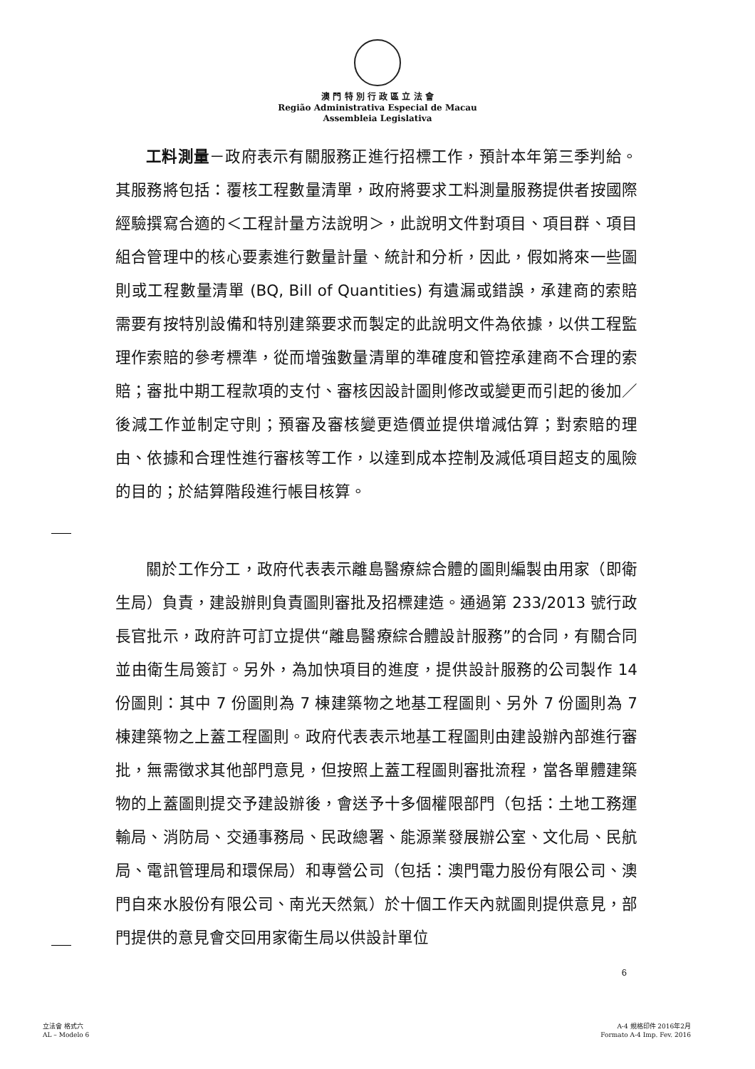澳 門 特 別 行 政 區 立 法 會
Região Administrativa Especial de Macau
Assembleia Legislativa
工料測量－政府表示有關服務正進行招標工作，預計本年第三季判給。其服務將包括：覆核工程數量清單，政府將要求工料測量服務提供者按國際經驗撰寫合適的＜工程計量方法說明＞，此說明文件對項目、項目群、項目組合管理中的核心要素進行數量計量、統計和分析，因此，假如將來一些圖則或工程數量清單 (BQ, Bill of Quantities) 有遺漏或錯誤，承建商的索賠需要有按特別設備和特別建築要求而製定的此說明文件為依據，以供工程監理作索賠的參考標準，從而增強數量清單的準確度和管控承建商不合理的索賠；審批中期工程款項的支付、審核因設計圖則修改或變更而引起的後加／後減工作並制定守則；預審及審核變更造價並提供增減估算；對索賠的理由、依據和合理性進行審核等工作，以達到成本控制及減低項目超支的風險的目的；於結算階段進行帳目核算。
關於工作分工，政府代表表示離島醫療綜合體的圖則編製由用家（即衛生局）負責，建設辦則負責圖則審批及招標建造。通過第 233/2013 號行政長官批示，政府許可訂立提供“離島醫療綜合體設計服務”的合同，有關合同並由衛生局簽訂。另外，為加快項目的進度，提供設計服務的公司製作 14 份圖則：其中 7 份圖則為 7 棟建築物之地基工程圖則、另外 7 份圖則為 7 棟建築物之上蓋工程圖則。政府代表表示地基工程圖則由建設辦內部進行審批，無需徵求其他部門意見，但按照上蓋工程圖則審批流程，當各單體建築物的上蓋圖則提交予建設辦後，會送予十多個權限部門（包括：土地工務運輸局、消防局、交通事務局、民政總署、能源業發展辦公室、文化局、民航局、電訊管理局和環保局）和專營公司（包括：澳門電力股份有限公司、澳門自來水股份有限公司、南光天然氣）於十個工作天內就圖則提供意見，部門提供的意見會交回用家衛生局以供設計單位
6
立法會 格式六
AL – Modelo 6
A-4 規格印件 2016年2月
Formato A-4 Imp. Fev. 2016